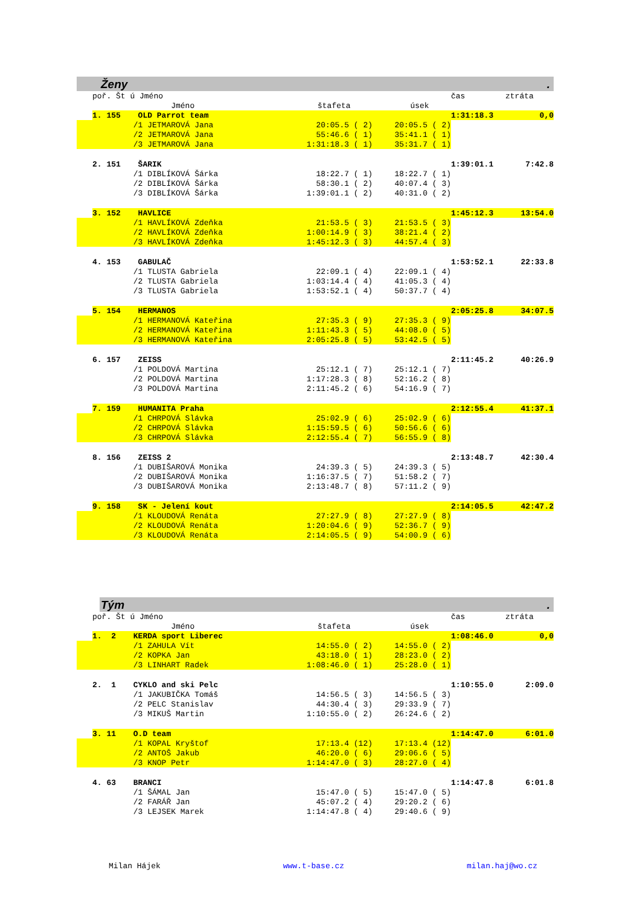Ženy.
| | poř. Št ú Jméno | | | | čas | ztráta |
| --- | --- | --- | --- | --- | --- | --- |
| | | Jméno | štafeta | úsek | | |
| | 1. 155 | OLD Parrot team | | | 1:31:18.3 | 0,0 |
| | | /1 JETMAROVÁ Jana | 20:05.5 ( 2) | 20:05.5 ( 2) | | |
| | | /2 JETMAROVÁ Jana | 55:46.6 ( 1) | 35:41.1 ( 1) | | |
| | | /3 JETMAROVÁ Jana | 1:31:18.3 ( 1) | 35:31.7 ( 1) | | |
| | 2. 151 | ŠARIK | | | 1:39:01.1 | 7:42.8 |
| | | /1 DIBLÍKOVÁ Šárka | 18:22.7 ( 1) | 18:22.7 ( 1) | | |
| | | /2 DIBLÍKOVÁ Šárka | 58:30.1 ( 2) | 40:07.4 ( 3) | | |
| | | /3 DIBLÍKOVÁ Šárka | 1:39:01.1 ( 2) | 40:31.0 ( 2) | | |
| | 3. 152 | HAVLICE | | | 1:45:12.3 | 13:54.0 |
| | | /1 HAVLÍKOVÁ Zdeňka | 21:53.5 ( 3) | 21:53.5 ( 3) | | |
| | | /2 HAVLÍKOVÁ Zdeňka | 1:00:14.9 ( 3) | 38:21.4 ( 2) | | |
| | | /3 HAVLÍKOVÁ Zdeňka | 1:45:12.3 ( 3) | 44:57.4 ( 3) | | |
| | 4. 153 | GABULAČ | | | 1:53:52.1 | 22:33.8 |
| | | /1 TLUSTA Gabriela | 22:09.1 ( 4) | 22:09.1 ( 4) | | |
| | | /2 TLUSTA Gabriela | 1:03:14.4 ( 4) | 41:05.3 ( 4) | | |
| | | /3 TLUSTA Gabriela | 1:53:52.1 ( 4) | 50:37.7 ( 4) | | |
| | 5. 154 | HERMANOS | | | 2:05:25.8 | 34:07.5 |
| | | /1 HERMANOVÁ Kateřina | 27:35.3 ( 9) | 27:35.3 ( 9) | | |
| | | /2 HERMANOVÁ Kateřina | 1:11:43.3 ( 5) | 44:08.0 ( 5) | | |
| | | /3 HERMANOVÁ Kateřina | 2:05:25.8 ( 5) | 53:42.5 ( 5) | | |
| | 6. 157 | ZEISS | | | 2:11:45.2 | 40:26.9 |
| | | /1 POLDOVÁ Martina | 25:12.1 ( 7) | 25:12.1 ( 7) | | |
| | | /2 POLDOVÁ Martina | 1:17:28.3 ( 8) | 52:16.2 ( 8) | | |
| | | /3 POLDOVÁ Martina | 2:11:45.2 ( 6) | 54:16.9 ( 7) | | |
| | 7. 159 | HUMANITA Praha | | | 2:12:55.4 | 41:37.1 |
| | | /1 CHRPOVÁ Slávka | 25:02.9 ( 6) | 25:02.9 ( 6) | | |
| | | /2 CHRPOVÁ Slávka | 1:15:59.5 ( 6) | 50:56.6 ( 6) | | |
| | | /3 CHRPOVÁ Slávka | 2:12:55.4 ( 7) | 56:55.9 ( 8) | | |
| | 8. 156 | ZEISS 2 | | | 2:13:48.7 | 42:30.4 |
| | | /1 DUBIŠAROVÁ Monika | 24:39.3 ( 5) | 24:39.3 ( 5) | | |
| | | /2 DUBIŠAROVÁ Monika | 1:16:37.5 ( 7) | 51:58.2 ( 7) | | |
| | | /3 DUBIŠAROVÁ Monika | 2:13:48.7 ( 8) | 57:11.2 ( 9) | | |
| | 9. 158 | SK - Jelení kout | | | 2:14:05.5 | 42:47.2 |
| | | /1 KLOUDOVÁ Renáta | 27:27.9 ( 8) | 27:27.9 ( 8) | | |
| | | /2 KLOUDOVÁ Renáta | 1:20:04.6 ( 9) | 52:36.7 ( 9) | | |
| | | /3 KLOUDOVÁ Renáta | 2:14:05.5 ( 9) | 54:00.9 ( 6) | | |
Tým.
| | poř. Št ú Jméno | | | | čas | ztráta |
| --- | --- | --- | --- | --- | --- | --- |
| | | Jméno | štafeta | úsek | | |
| | 1. 2 | KERDA sport Liberec | | | 1:08:46.0 | 0,0 |
| | | /1 ZAHULA Vít | 14:55.0 ( 2) | 14:55.0 ( 2) | | |
| | | /2 KOPKA Jan | 43:18.0 ( 1) | 28:23.0 ( 2) | | |
| | | /3 LINHART Radek | 1:08:46.0 ( 1) | 25:28.0 ( 1) | | |
| | 2. 1 | CYKLO and ski Pelc | | | 1:10:55.0 | 2:09.0 |
| | | /1 JAKUBIČKA Tomáš | 14:56.5 ( 3) | 14:56.5 ( 3) | | |
| | | /2 PELC Stanislav | 44:30.4 ( 3) | 29:33.9 ( 7) | | |
| | | /3 MIKUŠ Martin | 1:10:55.0 ( 2) | 26:24.6 ( 2) | | |
| | 3. 11 | O.D team | | | 1:14:47.0 | 6:01.0 |
| | | /1 KOPAL Kryštof | 17:13.4 (12) | 17:13.4 (12) | | |
| | | /2 ANTOŠ Jakub | 46:20.0 ( 6) | 29:06.6 ( 5) | | |
| | | /3 KNOP Petr | 1:14:47.0 ( 3) | 28:27.0 ( 4) | | |
| | 4. 63 | BRANCI | | | 1:14:47.8 | 6:01.8 |
| | | /1 ŠÁMAL Jan | 15:47.0 ( 5) | 15:47.0 ( 5) | | |
| | | /2 FARÁŘ Jan | 45:07.2 ( 4) | 29:20.2 ( 6) | | |
| | | /3 LEJSEK Marek | 1:14:47.8 ( 4) | 29:40.6 ( 9) | | |
Milan Hájek www.t-base.cz milan.haj@wo.cz